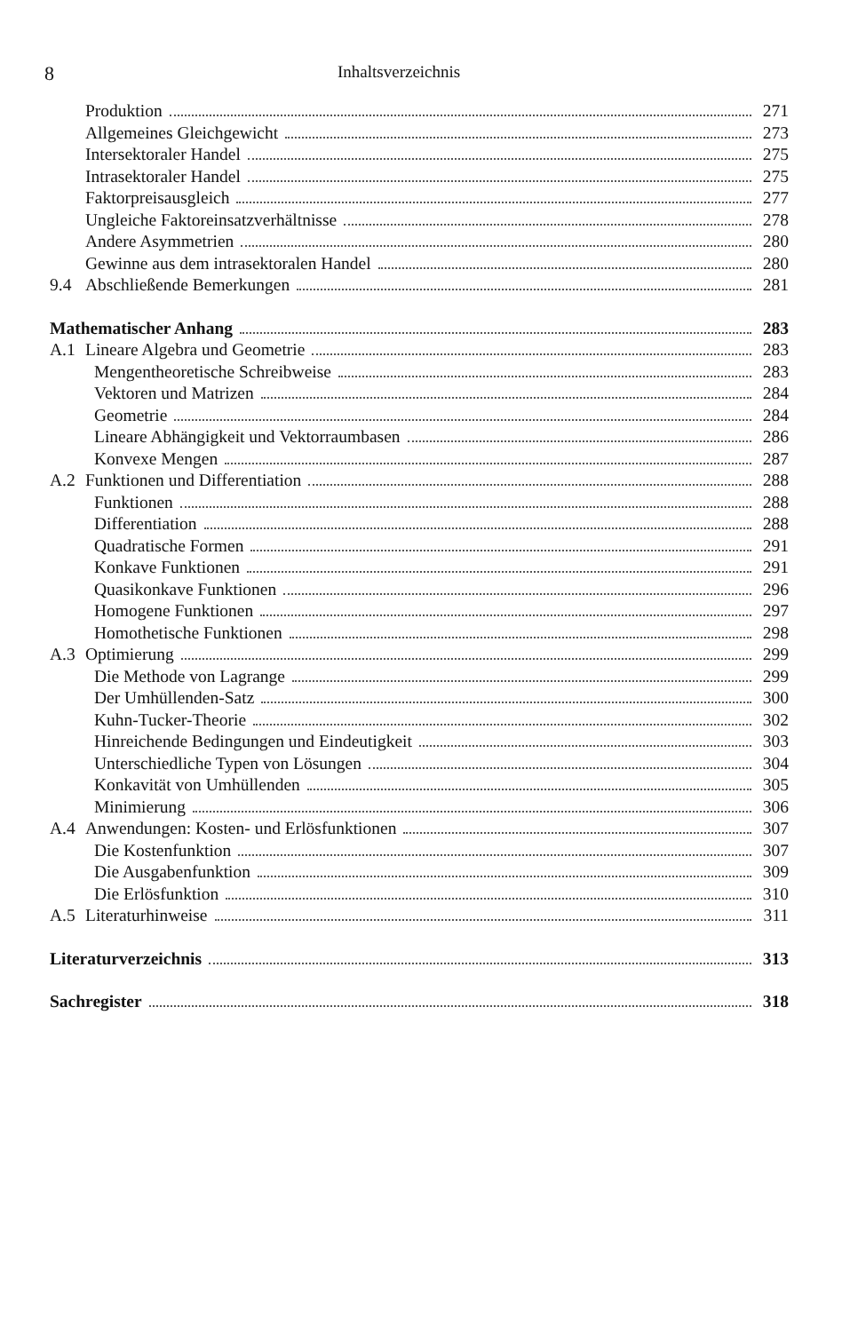8 Inhaltsverzeichnis
Produktion 271
Allgemeines Gleichgewicht 273
Intersektoraler Handel 275
Intrasektoraler Handel 275
Faktorpreisausgleich 277
Ungleiche Faktoreinsatzverhältnisse 278
Andere Asymmetrien 280
Gewinne aus dem intrasektoralen Handel 280
9.4 Abschließende Bemerkungen 281
Mathematischer Anhang 283
A.1 Lineare Algebra und Geometrie 283
Mengentheoretische Schreibweise 283
Vektoren und Matrizen 284
Geometrie 284
Lineare Abhängigkeit und Vektorraumbasen 286
Konvexe Mengen 287
A.2 Funktionen und Differentiation 288
Funktionen 288
Differentiation 288
Quadratische Formen 291
Konkave Funktionen 291
Quasikonkave Funktionen 296
Homogene Funktionen 297
Homothetische Funktionen 298
A.3 Optimierung 299
Die Methode von Lagrange 299
Der Umhüllenden-Satz 300
Kuhn-Tucker-Theorie 302
Hinreichende Bedingungen und Eindeutigkeit 303
Unterschiedliche Typen von Lösungen 304
Konkavität von Umhüllenden 305
Minimierung 306
A.4 Anwendungen: Kosten- und Erlösfunktionen 307
Die Kostenfunktion 307
Die Ausgabenfunktion 309
Die Erlösfunktion 310
A.5 Literaturhinweise 311
Literaturverzeichnis 313
Sachregister 318